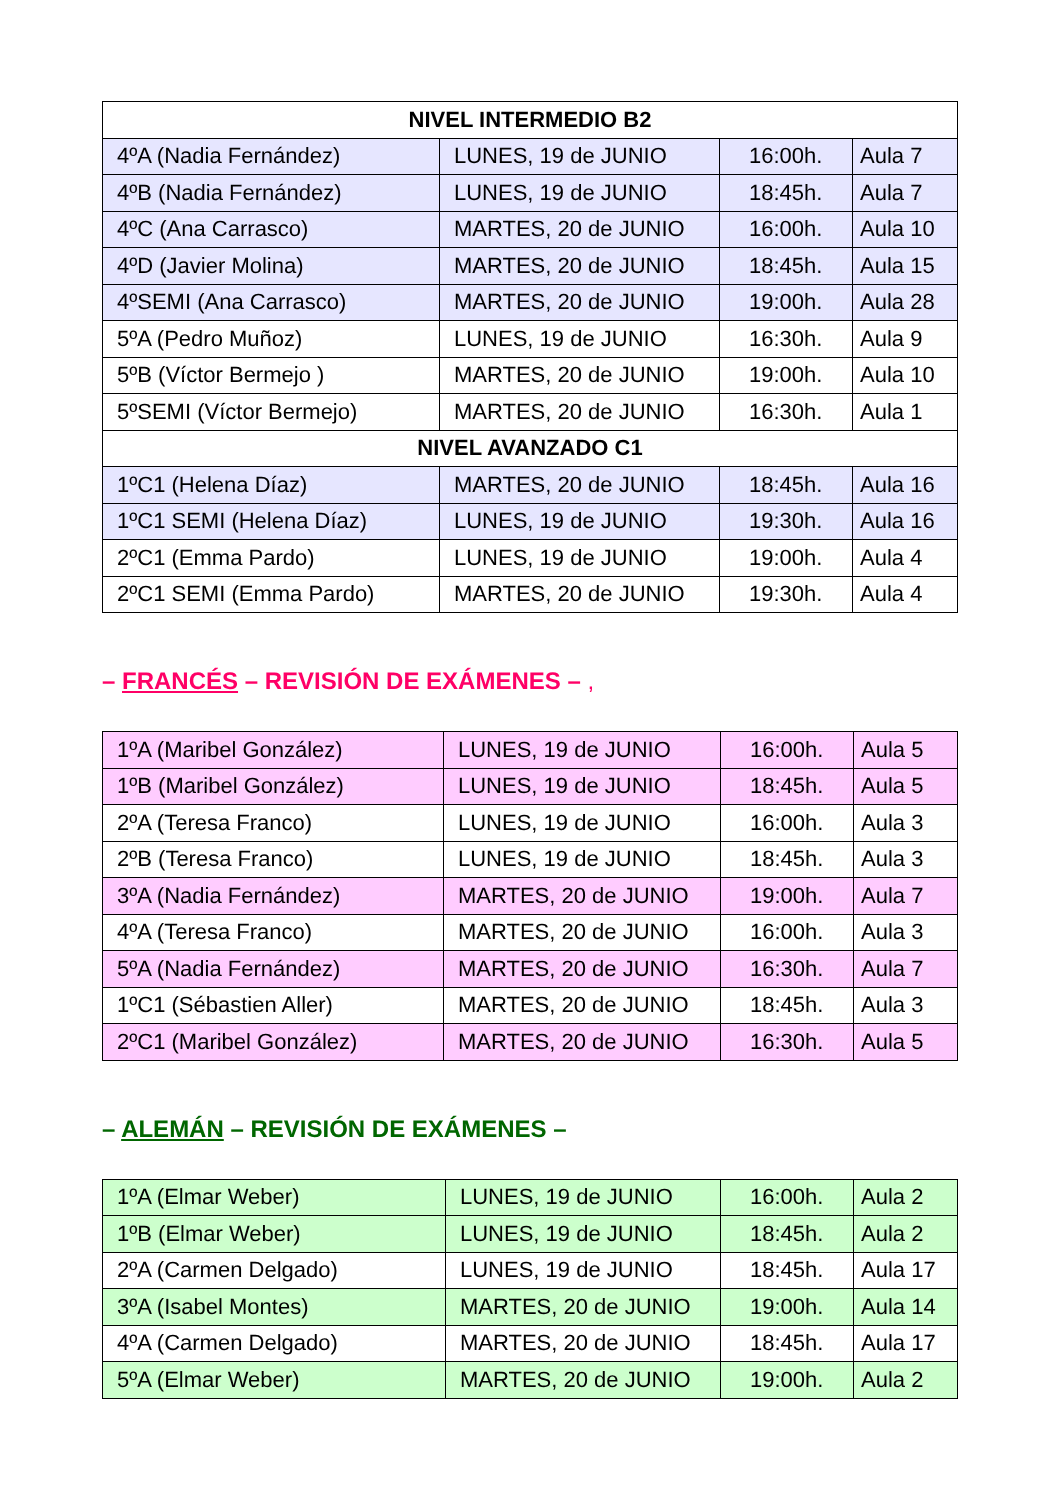| NIVEL INTERMEDIO B2 | | | |
| --- | --- | --- | --- |
| 4ºA (Nadia Fernández) | LUNES, 19 de JUNIO | 16:00h. | Aula 7 |
| 4ºB (Nadia Fernández) | LUNES, 19 de JUNIO | 18:45h. | Aula 7 |
| 4ºC (Ana Carrasco) | MARTES, 20 de JUNIO | 16:00h. | Aula 10 |
| 4ºD (Javier Molina) | MARTES, 20 de JUNIO | 18:45h. | Aula 15 |
| 4ºSEMI (Ana Carrasco) | MARTES, 20 de JUNIO | 19:00h. | Aula 28 |
| 5ºA (Pedro Muñoz) | LUNES, 19 de JUNIO | 16:30h. | Aula 9 |
| 5ºB (Víctor Bermejo ) | MARTES, 20 de JUNIO | 19:00h. | Aula 10 |
| 5ºSEMI (Víctor Bermejo) | MARTES, 20 de JUNIO | 16:30h. | Aula 1 |
| NIVEL AVANZADO C1 | | | |
| 1ºC1 (Helena Díaz) | MARTES, 20 de JUNIO | 18:45h. | Aula 16 |
| 1ºC1 SEMI (Helena Díaz) | LUNES, 19 de JUNIO | 19:30h. | Aula 16 |
| 2ºC1 (Emma Pardo) | LUNES, 19 de JUNIO | 19:00h. | Aula 4 |
| 2ºC1 SEMI (Emma Pardo) | MARTES, 20 de JUNIO | 19:30h. | Aula 4 |
– FRANCÉS – REVISIÓN DE EXÁMENES – ,
| 1ºA (Maribel González) | LUNES, 19 de JUNIO | 16:00h. | Aula 5 |
| 1ºB (Maribel González) | LUNES, 19 de JUNIO | 18:45h. | Aula 5 |
| 2ºA (Teresa Franco) | LUNES, 19 de JUNIO | 16:00h. | Aula 3 |
| 2ºB (Teresa Franco) | LUNES, 19 de JUNIO | 18:45h. | Aula 3 |
| 3ºA (Nadia Fernández) | MARTES, 20 de JUNIO | 19:00h. | Aula 7 |
| 4ºA (Teresa Franco) | MARTES, 20 de JUNIO | 16:00h. | Aula 3 |
| 5ºA (Nadia Fernández) | MARTES, 20 de JUNIO | 16:30h. | Aula 7 |
| 1ºC1 (Sébastien Aller) | MARTES, 20 de JUNIO | 18:45h. | Aula 3 |
| 2ºC1 (Maribel González) | MARTES, 20 de JUNIO | 16:30h. | Aula 5 |
– ALEMÁN – REVISIÓN DE EXÁMENES –
| 1ºA (Elmar Weber) | LUNES, 19 de JUNIO | 16:00h. | Aula 2 |
| 1ºB (Elmar Weber) | LUNES, 19 de JUNIO | 18:45h. | Aula 2 |
| 2ºA (Carmen Delgado) | LUNES, 19 de JUNIO | 18:45h. | Aula 17 |
| 3ºA (Isabel Montes) | MARTES, 20 de JUNIO | 19:00h. | Aula 14 |
| 4ºA (Carmen Delgado) | MARTES, 20 de JUNIO | 18:45h. | Aula 17 |
| 5ºA (Elmar Weber) | MARTES, 20 de JUNIO | 19:00h. | Aula 2 |